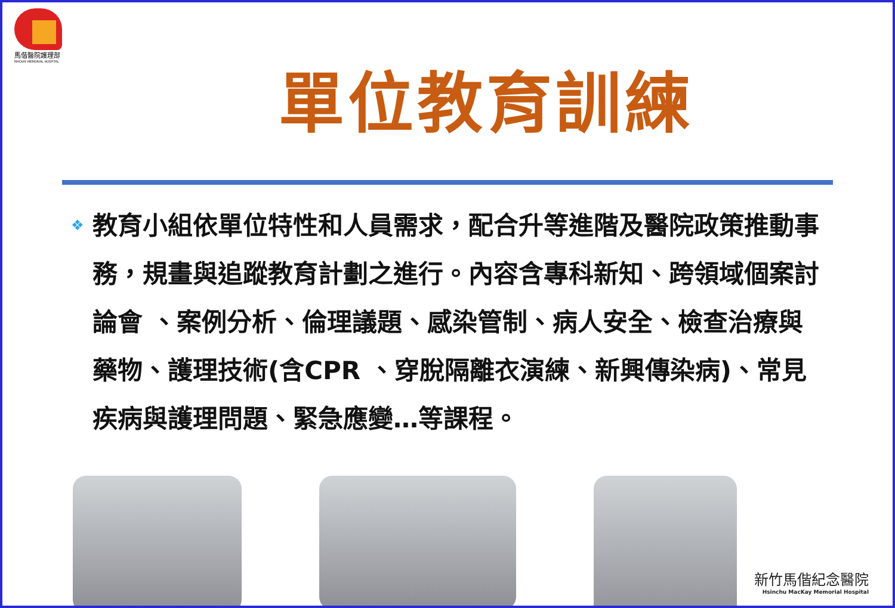馬偕醫院護理部
MACKAY MEMORIAL HOSPITAL
單位教育訓練
❖
教育小組依單位特性和人員需求，配合升等進階及醫院政策推動事務，規畫與追蹤教育計劃之進行。內容含專科新知、跨領域個案討論會 、案例分析、倫理議題、感染管制、病人安全、檢查治療與藥物、護理技術(含CPR 、穿脫隔離衣演練、新興傳染病)、常見疾病與護理問題、緊急應變…等課程。
新竹馬偕紀念醫院
Hsinchu MacKay Memorial Hospital